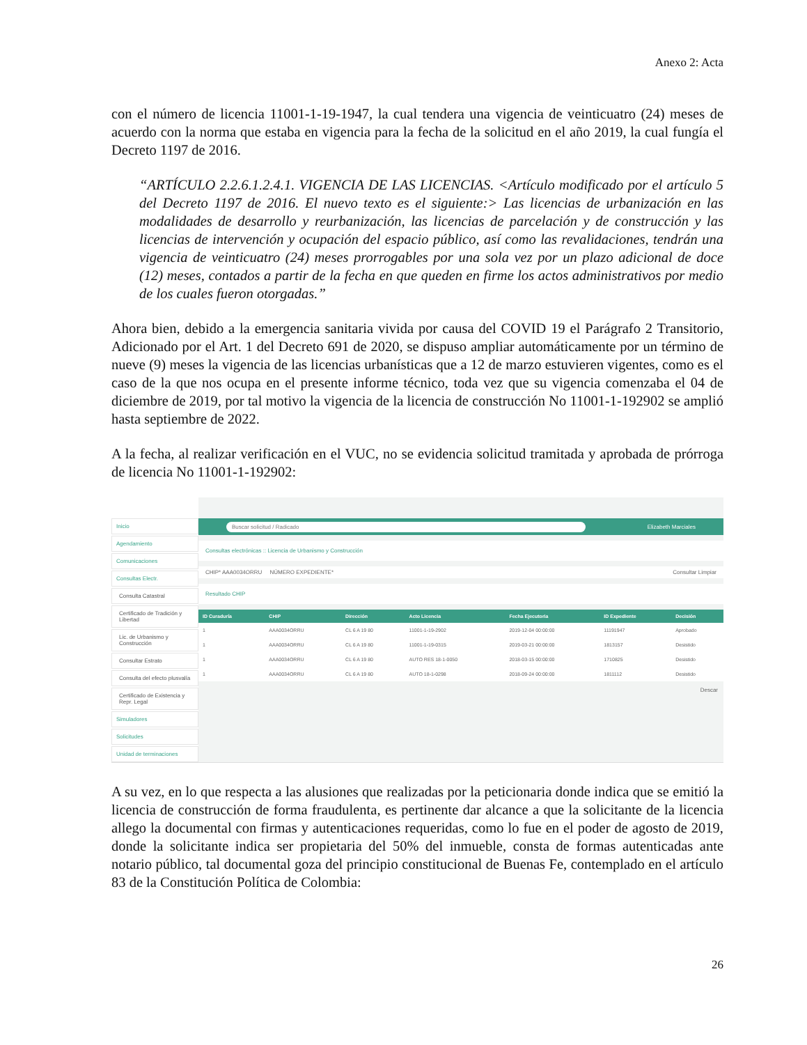Anexo 2: Acta
con el número de licencia 11001-1-19-1947, la cual tendera una vigencia de veinticuatro (24) meses de acuerdo con la norma que estaba en vigencia para la fecha de la solicitud en el año 2019, la cual fungía el Decreto 1197 de 2016.
“ARTÍCULO 2.2.6.1.2.4.1. VIGENCIA DE LAS LICENCIAS. <Artículo modificado por el artículo 5 del Decreto 1197 de 2016. El nuevo texto es el siguiente:> Las licencias de urbanización en las modalidades de desarrollo y reurbanización, las licencias de parcelación y de construcción y las licencias de intervención y ocupación del espacio público, así como las revalidaciones, tendrán una vigencia de veinticuatro (24) meses prorrogables por una sola vez por un plazo adicional de doce (12) meses, contados a partir de la fecha en que queden en firme los actos administrativos por medio de los cuales fueron otorgadas.”
Ahora bien, debido a la emergencia sanitaria vivida por causa del COVID 19 el Parágrafo 2 Transitorio, Adicionado por el Art. 1 del Decreto 691 de 2020, se dispuso ampliar automáticamente por un término de nueve (9) meses la vigencia de las licencias urbanísticas que a 12 de marzo estuvieren vigentes, como es el caso de la que nos ocupa en el presente informe técnico, toda vez que su vigencia comenzaba el 04 de diciembre de 2019, por tal motivo la vigencia de la licencia de construcción No 11001-1-192902 se amplió hasta septiembre de 2022.
A la fecha, al realizar verificación en el VUC, no se evidencia solicitud tramitada y aprobada de prórroga de licencia No 11001-1-192902:
Inicio
Agendamiento
Comunicaciones
Consultas Electr.
Consulta Catastral
Certificado de Tradición y Libertad
Lic. de Urbanismo y Construcción
Consultar Estrato
Consulta del efecto plusvalía
Certificado de Existencia y Repr. Legal
Simuladores
Solicitudes
Unidad de terminaciones
Buscar solicitud / Radicado Elizabeth Marciales
Consultas electrónicas :: Licencia de Urbanismo y Construcción
CHIP* AAA0034ORRU NÚMERO EXPEDIENTE* Consultar Limpiar
Resultado CHIP
| ID Curaduría | CHIP | Dirección | Acto Licencia | Fecha Ejecutoria | ID Expediente | Decisión |
| --- | --- | --- | --- | --- | --- | --- |
| 1 | AAA0034ORRU | CL 6 A 19 80 | 11001-1-19-2902 | 2019-12-04 00:00:00 | 11191947 | Aprobado |
| 1 | AAA0034ORRU | CL 6 A 19 80 | 11001-1-19-0315 | 2019-03-21 00:00:00 | 1813157 | Desistido |
| 1 | AAA0034ORRU | CL 6 A 19 80 | AUTO RES 18-1-0050 | 2018-03-15 00:00:00 | 1710825 | Desistido |
| 1 | AAA0034ORRU | CL 6 A 19 80 | AUTO 18-1-0298 | 2018-09-24 00:00:00 | 1811112 | Desistido |
Descar
A su vez, en lo que respecta a las alusiones que realizadas por la peticionaria donde indica que se emitió la licencia de construcción de forma fraudulenta, es pertinente dar alcance a que la solicitante de la licencia allego la documental con firmas y autenticaciones requeridas, como lo fue en el poder de agosto de 2019, donde la solicitante indica ser propietaria del 50% del inmueble, consta de formas autenticadas ante notario público, tal documental goza del principio constitucional de Buenas Fe, contemplado en el artículo 83 de la Constitución Política de Colombia:
26